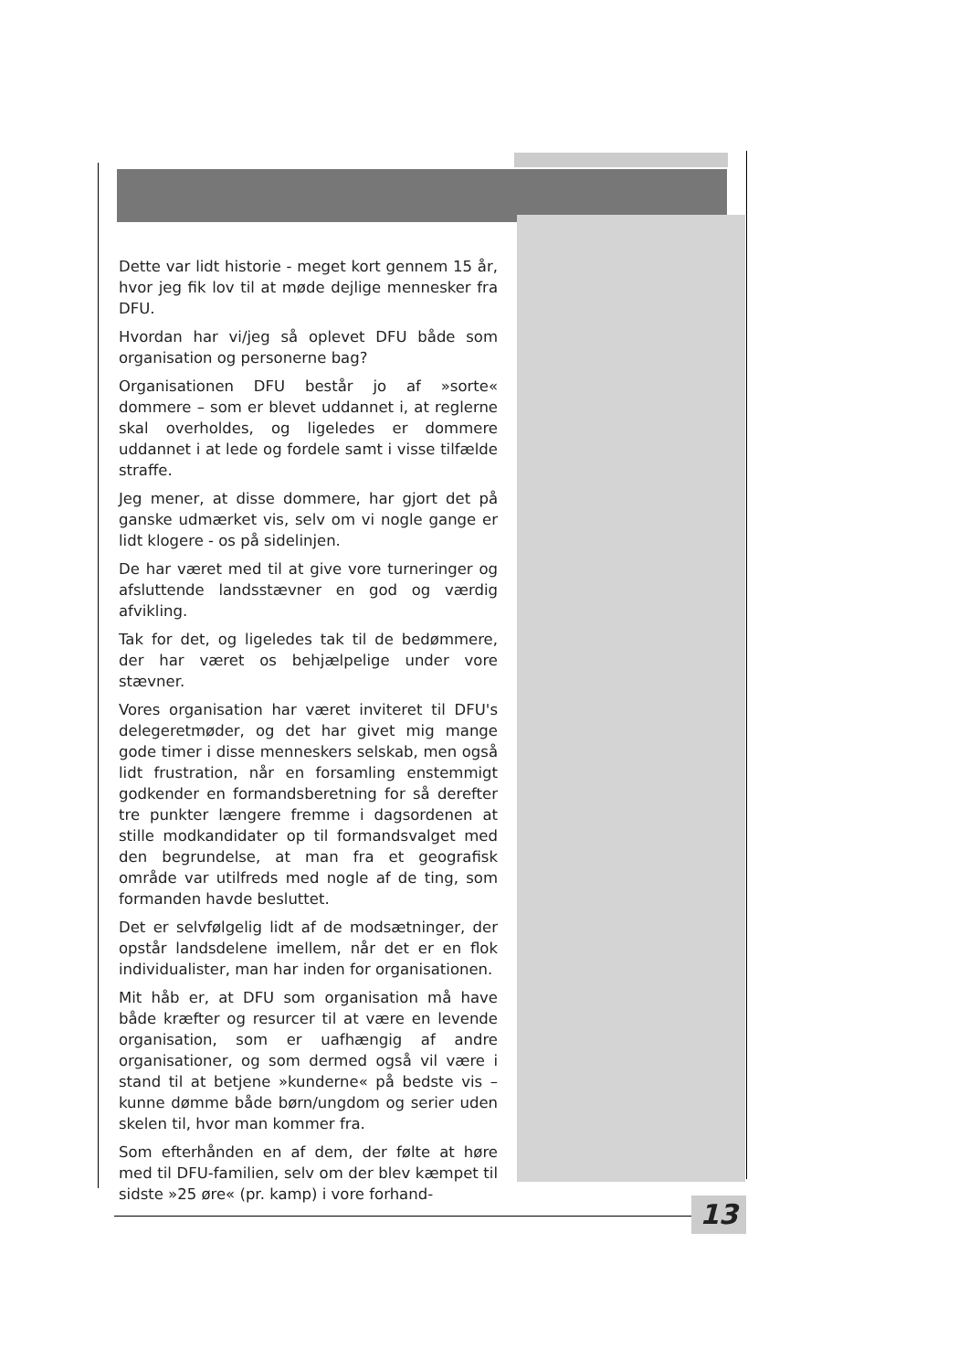Dette var lidt historie - meget kort gennem 15 år, hvor jeg fik lov til at møde dejlige mennesker fra DFU.
Hvordan har vi/jeg så oplevet DFU både som organisation og personerne bag?
Organisationen DFU består jo af »sorte« dommere – som er blevet uddannet i, at reglerne skal overholdes, og ligeledes er dommere uddannet i at lede og fordele samt i visse tilfælde straffe.
Jeg mener, at disse dommere, har gjort det på ganske udmærket vis, selv om vi nogle gange er lidt klogere - os på sidelinjen.
De har været med til at give vore turneringer og afsluttende landsstævner en god og værdig afvikling.
Tak for det, og ligeledes tak til de bedømmere, der har været os behjælpelige under vore stævner.
Vores organisation har været inviteret til DFU's delegeretmøder, og det har givet mig mange gode timer i disse menneskers selskab, men også lidt frustration, når en forsamling enstemmigt godkender en formandsberetning for så derefter tre punkter længere fremme i dagsordenen at stille modkandidater op til formandsvalget med den begrundelse, at man fra et geografisk område var utilfreds med nogle af de ting, som formanden havde besluttet.
Det er selvfølgelig lidt af de modsætninger, der opstår landsdelene imellem, når det er en flok individualister, man har inden for organisationen.
Mit håb er, at DFU som organisation må have både kræfter og resurcer til at være en levende organisation, som er uafhængig af andre organisationer, og som dermed også vil være i stand til at betjene »kunderne« på bedste vis – kunne dømme både børn/ungdom og serier uden skelen til, hvor man kommer fra.
Som efterhånden en af dem, der følte at høre med til DFU-familien, selv om der blev kæmpet til sidste »25 øre« (pr. kamp) i vore forhand-
13